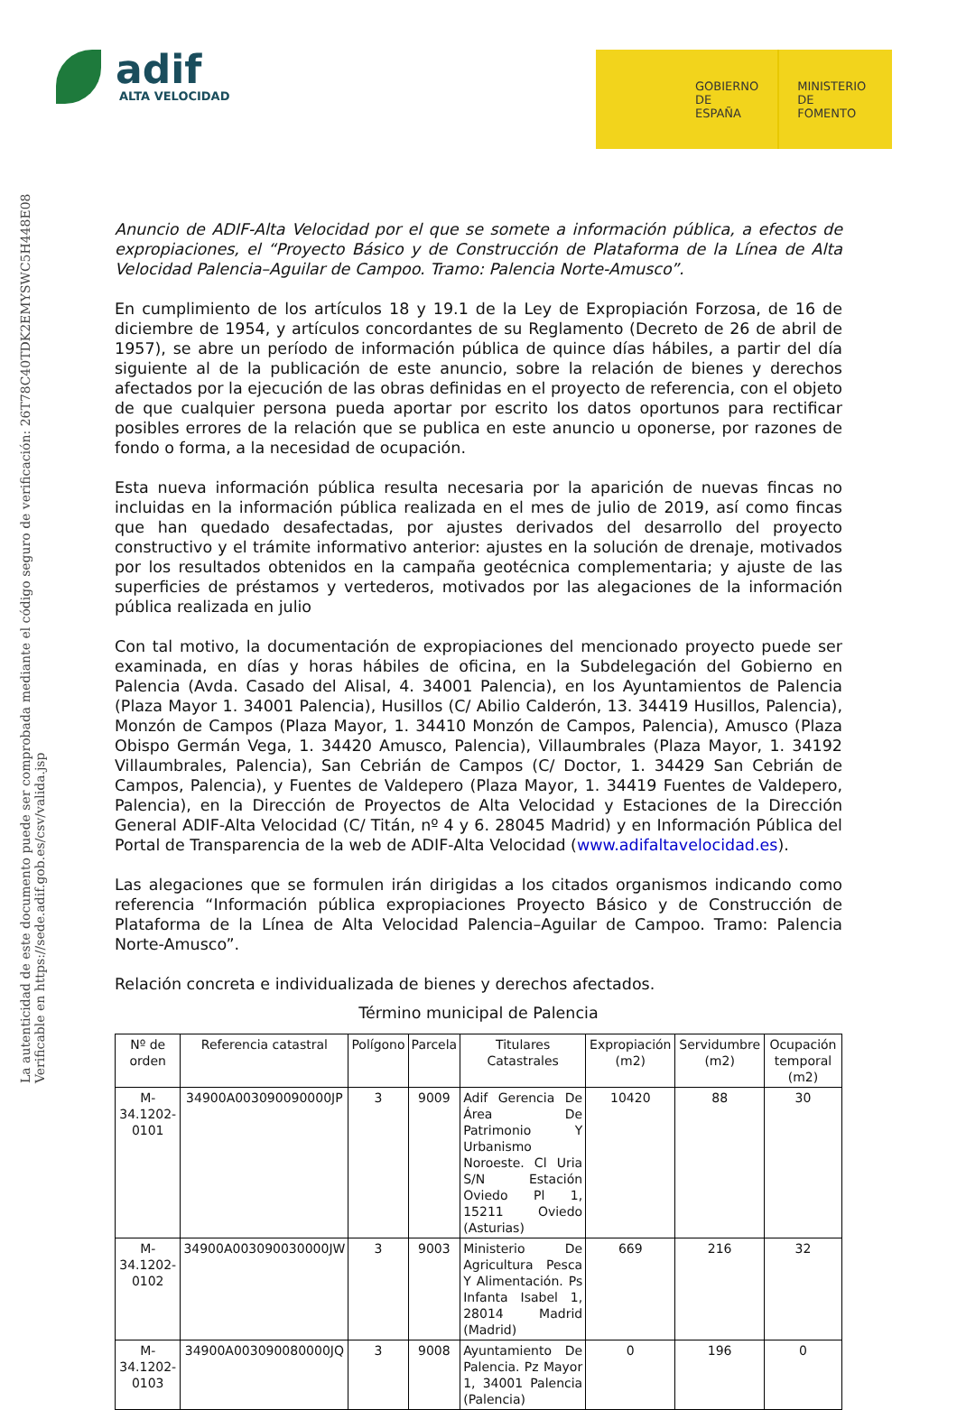adif
ALTA VELOCIDAD
GOBIERNO
DE ESPAÑA
MINISTERIO
DE FOMENTO
La autenticidad de este documento puede ser comprobada mediante el código seguro de verificación: 26T78C40TDK2EMYSWC5H448E08
Verificable en https://sede.adif.gob.es/csv/valida.jsp
Anuncio de ADIF-Alta Velocidad por el que se somete a información pública, a efectos de expropiaciones, el “Proyecto Básico y de Construcción de Plataforma de la Línea de Alta Velocidad Palencia–Aguilar de Campoo. Tramo: Palencia Norte-Amusco”.
En cumplimiento de los artículos 18 y 19.1 de la Ley de Expropiación Forzosa, de 16 de diciembre de 1954, y artículos concordantes de su Reglamento (Decreto de 26 de abril de 1957), se abre un período de información pública de quince días hábiles, a partir del día siguiente al de la publicación de este anuncio, sobre la relación de bienes y derechos afectados por la ejecución de las obras definidas en el proyecto de referencia, con el objeto de que cualquier persona pueda aportar por escrito los datos oportunos para rectificar posibles errores de la relación que se publica en este anuncio u oponerse, por razones de fondo o forma, a la necesidad de ocupación.
Esta nueva información pública resulta necesaria por la aparición de nuevas fincas no incluidas en la información pública realizada en el mes de julio de 2019, así como fincas que han quedado desafectadas, por ajustes derivados del desarrollo del proyecto constructivo y el trámite informativo anterior: ajustes en la solución de drenaje, motivados por los resultados obtenidos en la campaña geotécnica complementaria; y ajuste de las superficies de préstamos y vertederos, motivados por las alegaciones de la información pública realizada en julio
Con tal motivo, la documentación de expropiaciones del mencionado proyecto puede ser examinada, en días y horas hábiles de oficina, en la Subdelegación del Gobierno en Palencia (Avda. Casado del Alisal, 4. 34001 Palencia), en los Ayuntamientos de Palencia (Plaza Mayor 1. 34001 Palencia), Husillos (C/ Abilio Calderón, 13. 34419 Husillos, Palencia), Monzón de Campos (Plaza Mayor, 1. 34410 Monzón de Campos, Palencia), Amusco (Plaza Obispo Germán Vega, 1. 34420 Amusco, Palencia), Villaumbrales (Plaza Mayor, 1. 34192 Villaumbrales, Palencia), San Cebrián de Campos (C/ Doctor, 1. 34429 San Cebrián de Campos, Palencia), y Fuentes de Valdepero (Plaza Mayor, 1. 34419 Fuentes de Valdepero, Palencia), en la Dirección de Proyectos de Alta Velocidad y Estaciones de la Dirección General ADIF-Alta Velocidad (C/ Titán, nº 4 y 6. 28045 Madrid) y en Información Pública del Portal de Transparencia de la web de ADIF-Alta Velocidad (www.adifaltavelocidad.es).
Las alegaciones que se formulen irán dirigidas a los citados organismos indicando como referencia “Información pública expropiaciones Proyecto Básico y de Construcción de Plataforma de la Línea de Alta Velocidad Palencia–Aguilar de Campoo. Tramo: Palencia Norte-Amusco”.
Relación concreta e individualizada de bienes y derechos afectados.
Término municipal de Palencia
| Nº de orden | Referencia catastral | Polígono | Parcela | Titulares Catastrales | Expropiación (m2) | Servidumbre (m2) | Ocupación temporal (m2) |
| --- | --- | --- | --- | --- | --- | --- | --- |
| M-34.1202-0101 | 34900A003090090000JP | 3 | 9009 | Adif Gerencia De Área De Patrimonio Y Urbanismo Noroeste. Cl Uria S/N Estación Oviedo Pl 1, 15211 Oviedo (Asturias) | 10420 | 88 | 30 |
| M-34.1202-0102 | 34900A003090030000JW | 3 | 9003 | Ministerio De Agricultura Pesca Y Alimentación. Ps Infanta Isabel 1, 28014 Madrid (Madrid) | 669 | 216 | 32 |
| M-34.1202-0103 | 34900A003090080000JQ | 3 | 9008 | Ayuntamiento De Palencia. Pz Mayor 1, 34001 Palencia (Palencia) | 0 | 196 | 0 |